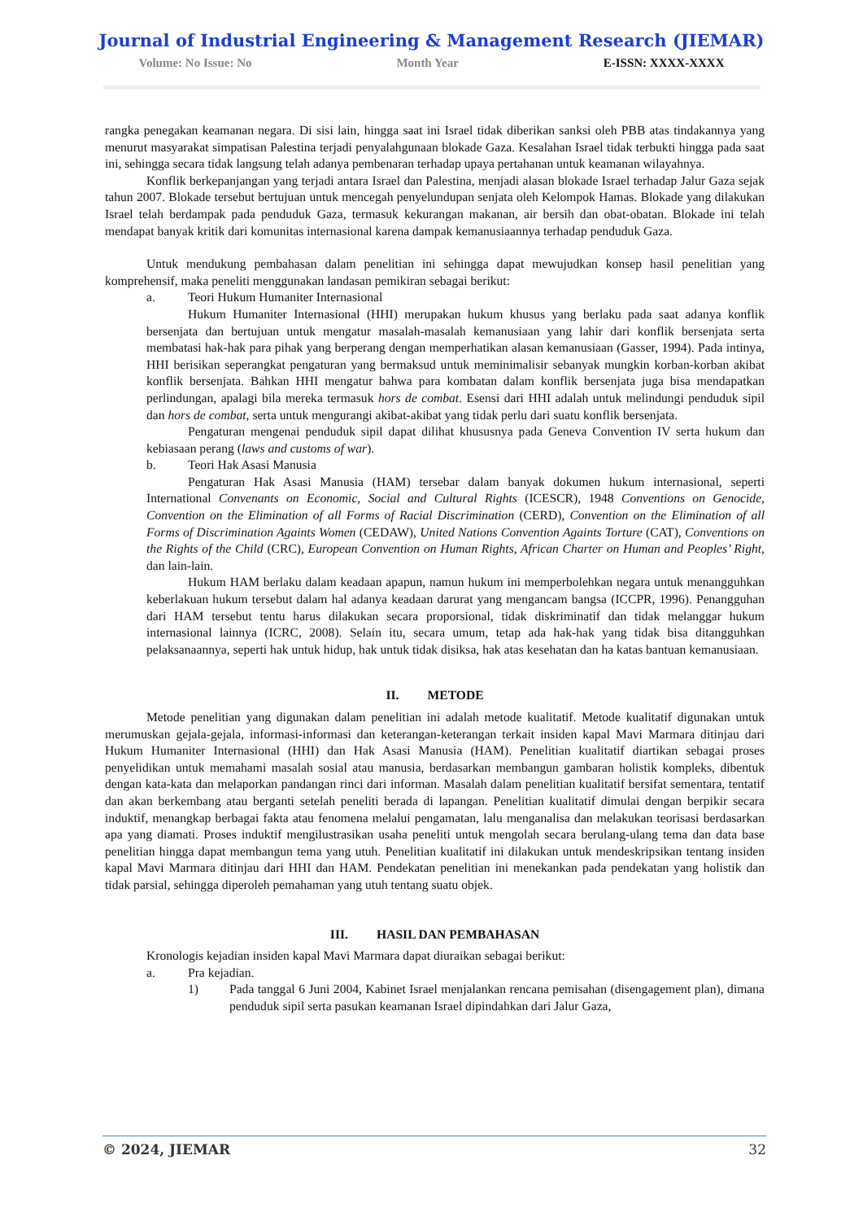Journal of Industrial Engineering & Management Research (JIEMAR)
Volume: No Issue: No Month Year E-ISSN: XXXX-XXXX
rangka penegakan keamanan negara. Di sisi lain, hingga saat ini Israel tidak diberikan sanksi oleh PBB atas tindakannya yang menurut masyarakat simpatisan Palestina terjadi penyalahgunaan blokade Gaza. Kesalahan Israel tidak terbukti hingga pada saat ini, sehingga secara tidak langsung telah adanya pembenaran terhadap upaya pertahanan untuk keamanan wilayahnya.
Konflik berkepanjangan yang terjadi antara Israel dan Palestina, menjadi alasan blokade Israel terhadap Jalur Gaza sejak tahun 2007. Blokade tersebut bertujuan untuk mencegah penyelundupan senjata oleh Kelompok Hamas. Blokade yang dilakukan Israel telah berdampak pada penduduk Gaza, termasuk kekurangan makanan, air bersih dan obat-obatan. Blokade ini telah mendapat banyak kritik dari komunitas internasional karena dampak kemanusiaannya terhadap penduduk Gaza.
Untuk mendukung pembahasan dalam penelitian ini sehingga dapat mewujudkan konsep hasil penelitian yang komprehensif, maka peneliti menggunakan landasan pemikiran sebagai berikut:
a. Teori Hukum Humaniter Internasional
Hukum Humaniter Internasional (HHI) merupakan hukum khusus yang berlaku pada saat adanya konflik bersenjata dan bertujuan untuk mengatur masalah-masalah kemanusiaan yang lahir dari konflik bersenjata serta membatasi hak-hak para pihak yang berperang dengan memperhatikan alasan kemanusiaan (Gasser, 1994). Pada intinya, HHI berisikan seperangkat pengaturan yang bermaksud untuk meminimalisir sebanyak mungkin korban-korban akibat konflik bersenjata. Bahkan HHI mengatur bahwa para kombatan dalam konflik bersenjata juga bisa mendapatkan perlindungan, apalagi bila mereka termasuk hors de combat. Esensi dari HHI adalah untuk melindungi penduduk sipil dan hors de combat, serta untuk mengurangi akibat-akibat yang tidak perlu dari suatu konflik bersenjata.
Pengaturan mengenai penduduk sipil dapat dilihat khususnya pada Geneva Convention IV serta hukum dan kebiasaan perang (laws and customs of war).
b. Teori Hak Asasi Manusia
Pengaturan Hak Asasi Manusia (HAM) tersebar dalam banyak dokumen hukum internasional, seperti International Convenants on Economic, Social and Cultural Rights (ICESCR), 1948 Conventions on Genocide, Convention on the Elimination of all Forms of Racial Discrimination (CERD), Convention on the Elimination of all Forms of Discrimination Againts Women (CEDAW), United Nations Convention Againts Torture (CAT), Conventions on the Rights of the Child (CRC), European Convention on Human Rights, African Charter on Human and Peoples’ Right, dan lain-lain.
Hukum HAM berlaku dalam keadaan apapun, namun hukum ini memperbolehkan negara untuk menangguhkan keberlakuan hukum tersebut dalam hal adanya keadaan darurat yang mengancam bangsa (ICCPR, 1996). Penangguhan dari HAM tersebut tentu harus dilakukan secara proporsional, tidak diskriminatif dan tidak melanggar hukum internasional lainnya (ICRC, 2008). Selain itu, secara umum, tetap ada hak-hak yang tidak bisa ditangguhkan pelaksanaannya, seperti hak untuk hidup, hak untuk tidak disiksa, hak atas kesehatan dan ha katas bantuan kemanusiaan.
II. METODE
Metode penelitian yang digunakan dalam penelitian ini adalah metode kualitatif. Metode kualitatif digunakan untuk merumuskan gejala-gejala, informasi-informasi dan keterangan-keterangan terkait insiden kapal Mavi Marmara ditinjau dari Hukum Humaniter Internasional (HHI) dan Hak Asasi Manusia (HAM). Penelitian kualitatif diartikan sebagai proses penyelidikan untuk memahami masalah sosial atau manusia, berdasarkan membangun gambaran holistik kompleks, dibentuk dengan kata-kata dan melaporkan pandangan rinci dari informan. Masalah dalam penelitian kualitatif bersifat sementara, tentatif dan akan berkembang atau berganti setelah peneliti berada di lapangan. Penelitian kualitatif dimulai dengan berpikir secara induktif, menangkap berbagai fakta atau fenomena melalui pengamatan, lalu menganalisa dan melakukan teorisasi berdasarkan apa yang diamati. Proses induktif mengilustrasikan usaha peneliti untuk mengolah secara berulang-ulang tema dan data base penelitian hingga dapat membangun tema yang utuh. Penelitian kualitatif ini dilakukan untuk mendeskripsikan tentang insiden kapal Mavi Marmara ditinjau dari HHI dan HAM. Pendekatan penelitian ini menekankan pada pendekatan yang holistik dan tidak parsial, sehingga diperoleh pemahaman yang utuh tentang suatu objek.
III. HASIL DAN PEMBAHASAN
Kronologis kejadian insiden kapal Mavi Marmara dapat diuraikan sebagai berikut:
a. Pra kejadian.
1) Pada tanggal 6 Juni 2004, Kabinet Israel menjalankan rencana pemisahan (disengagement plan), dimana penduduk sipil serta pasukan keamanan Israel dipindahkan dari Jalur Gaza,
© 2024, JIEMAR 32